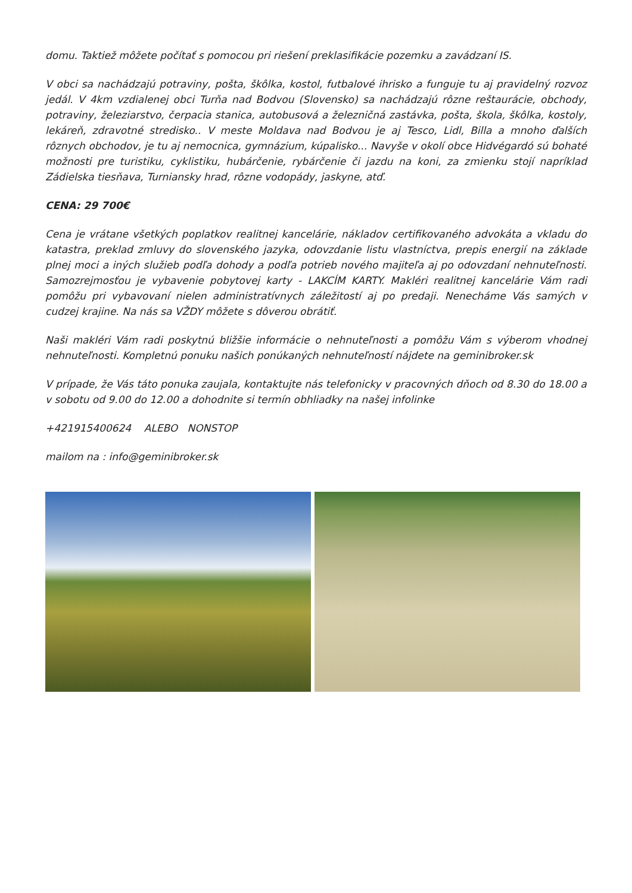domu. Taktiež môžete počítať s pomocou pri riešení preklasifikácie pozemku a zavádzaní IS.
V obci sa nachádzajú potraviny, pošta, škôlka, kostol, futbalové ihrisko a funguje tu aj pravidelný rozvoz jedál. V 4km vzdialenej obci Turňa nad Bodvou (Slovensko) sa nachádzajú rôzne reštaurácie, obchody, potraviny, železiarstvo, čerpacia stanica, autobusová a železničná zastávka, pošta, škola, škôlka, kostoly, lekáreň, zdravotné stredisko.. V meste Moldava nad Bodvou je aj Tesco, Lidl, Billa a mnoho ďalších rôznych obchodov, je tu aj nemocnica, gymnázium, kúpalisko... Navyše v okolí obce Hidvégardó sú bohaté možnosti pre turistiku, cyklistiku, hubárčenie, rybárčenie či jazdu na koni, za zmienku stojí napríklad Zádielska tiesňava, Turniansky hrad, rôzne vodopády, jaskyne, atď.
CENA: 29 700€
Cena je vrátane všetkých poplatkov realitnej kancelárie, nákladov certifikovaného advokáta a vkladu do katastra, preklad zmluvy do slovenského jazyka, odovzdanie listu vlastníctva, prepis energií na základe plnej moci a iných služieb podľa dohody a podľa potrieb nového majiteľa aj po odovzdaní nehnuteľnosti. Samozrejmosťou je vybavenie pobytovej karty - LAKCÍM KARTY. Makléri realitnej kancelárie Vám radi pomôžu pri vybavovaní nielen administratívnych záležitostí aj po predaji. Nenecháme Vás samých v cudzej krajine. Na nás sa VŽDY môžete s dôverou obrátiť.
Naši makléri Vám radi poskytnú bližšie informácie o nehnuteľnosti a pomôžu Vám s výberom vhodnej nehnuteľnosti. Kompletnú ponuku našich ponúkaných nehnuteľností nájdete na geminibroker.sk
V prípade, že Vás táto ponuka zaujala, kontaktujte nás telefonicky v pracovných dňoch od 8.30 do 18.00 a v sobotu od 9.00 do 12.00 a dohodnite si termín obhliadky na našej infolinke
+421915400624 ALEBO NONSTOP
mailom na : info@geminibroker.sk